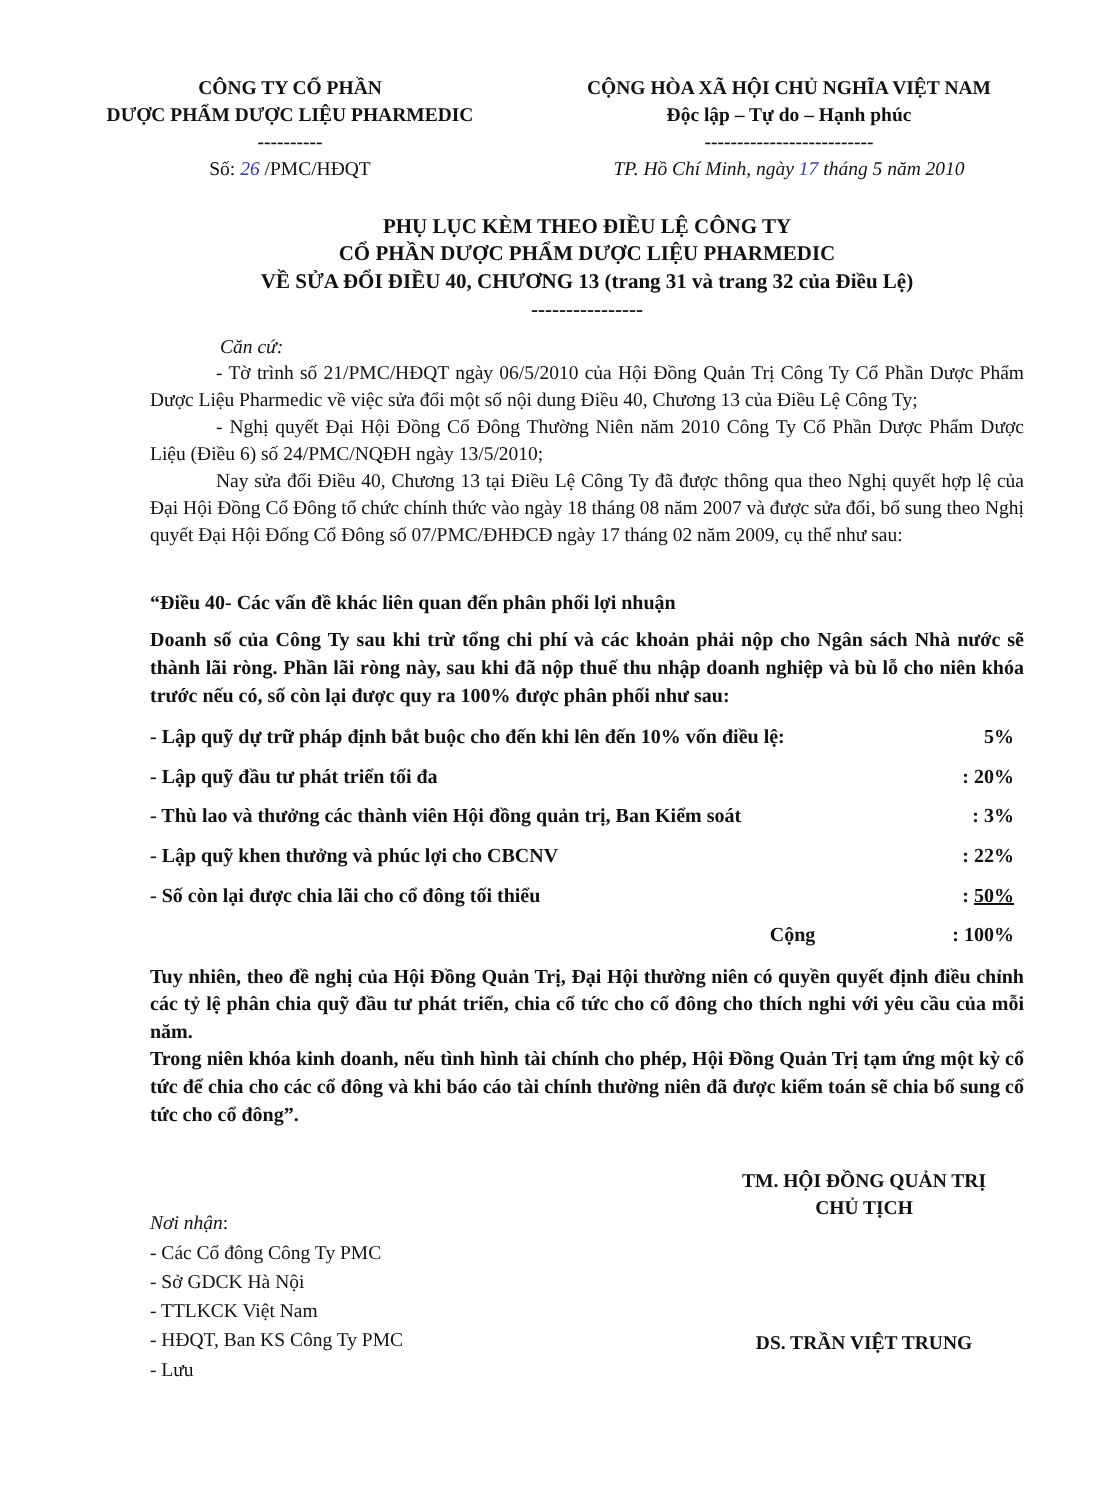CÔNG TY CỔ PHẦN
DƯỢC PHẨM DƯỢC LIỆU PHARMEDIC
----------
Số: 26 /PMC/HĐQT
CỘNG HÒA XÃ HỘI CHỦ NGHĨA VIỆT NAM
Độc lập – Tự do – Hạnh phúc
--------------------------
TP. Hồ Chí Minh, ngày 17 tháng 5 năm 2010
PHỤ LỤC KÈM THEO ĐIỀU LỆ CÔNG TY
CỔ PHẦN DƯỢC PHẨM DƯỢC LIỆU PHARMEDIC
VỀ SỬA ĐỔI ĐIỀU 40, CHƯƠNG 13 (trang 31 và trang 32 của Điều Lệ)
----------------
Căn cứ:
- Tờ trình số 21/PMC/HĐQT ngày 06/5/2010 của Hội Đồng Quản Trị Công Ty Cổ Phần Dược Phẩm Dược Liệu Pharmedic về việc sửa đổi một số nội dung Điều 40, Chương 13 của Điều Lệ Công Ty;
- Nghị quyết Đại Hội Đồng Cổ Đông Thường Niên năm 2010 Công Ty Cổ Phần Dược Phẩm Dược Liệu (Điều 6) số 24/PMC/NQĐH ngày 13/5/2010;
Nay sửa đổi Điều 40, Chương 13 tại Điều Lệ Công Ty đã được thông qua theo Nghị quyết hợp lệ của Đại Hội Đồng Cổ Đông tổ chức chính thức vào ngày 18 tháng 08 năm 2007 và được sửa đổi, bổ sung theo Nghị quyết Đại Hội Đống Cổ Đông số 07/PMC/ĐHĐCĐ ngày 17 tháng 02 năm 2009, cụ thể như sau:
“Điều 40- Các vấn đề khác liên quan đến phân phối lợi nhuận
Doanh số của Công Ty sau khi trừ tổng chi phí và các khoản phải nộp cho Ngân sách Nhà nước sẽ thành lãi ròng. Phần lãi ròng này, sau khi đã nộp thuế thu nhập doanh nghiệp và bù lỗ cho niên khóa trước nếu có, số còn lại được quy ra 100% được phân phối như sau:
| - Lập quỹ dự trữ pháp định bắt buộc cho đến khi lên đến 10% vốn điều lệ: | 5% |
| - Lập quỹ đầu tư phát triển tối đa | : 20% |
| - Thù lao và thưởng các thành viên Hội đồng quản trị, Ban Kiểm soát | : 3% |
| - Lập quỹ khen thưởng và phúc lợi cho CBCNV | : 22% |
| - Số còn lại được chia lãi cho cổ đông tối thiểu | : 50% |
| Cộng | : 100% |
Tuy nhiên, theo đề nghị của Hội Đồng Quản Trị, Đại Hội thường niên có quyền quyết định điều chỉnh các tỷ lệ phân chia quỹ đầu tư phát triển, chia cổ tức cho cổ đông cho thích nghi với yêu cầu của mỗi năm.
Trong niên khóa kinh doanh, nếu tình hình tài chính cho phép, Hội Đồng Quản Trị tạm ứng một kỳ cổ tức để chia cho các cổ đông và khi báo cáo tài chính thường niên đã được kiểm toán sẽ chia bổ sung cổ tức cho cổ đông”.
Nơi nhận:
- Các Cổ đông Công Ty PMC
- Sở GDCK Hà Nội
- TTLKCK Việt Nam
- HĐQT, Ban KS Công Ty PMC
- Lưu
TM. HỘI ĐỒNG QUẢN TRỊ
CHỦ TỊCH
DS. TRẦN VIỆT TRUNG